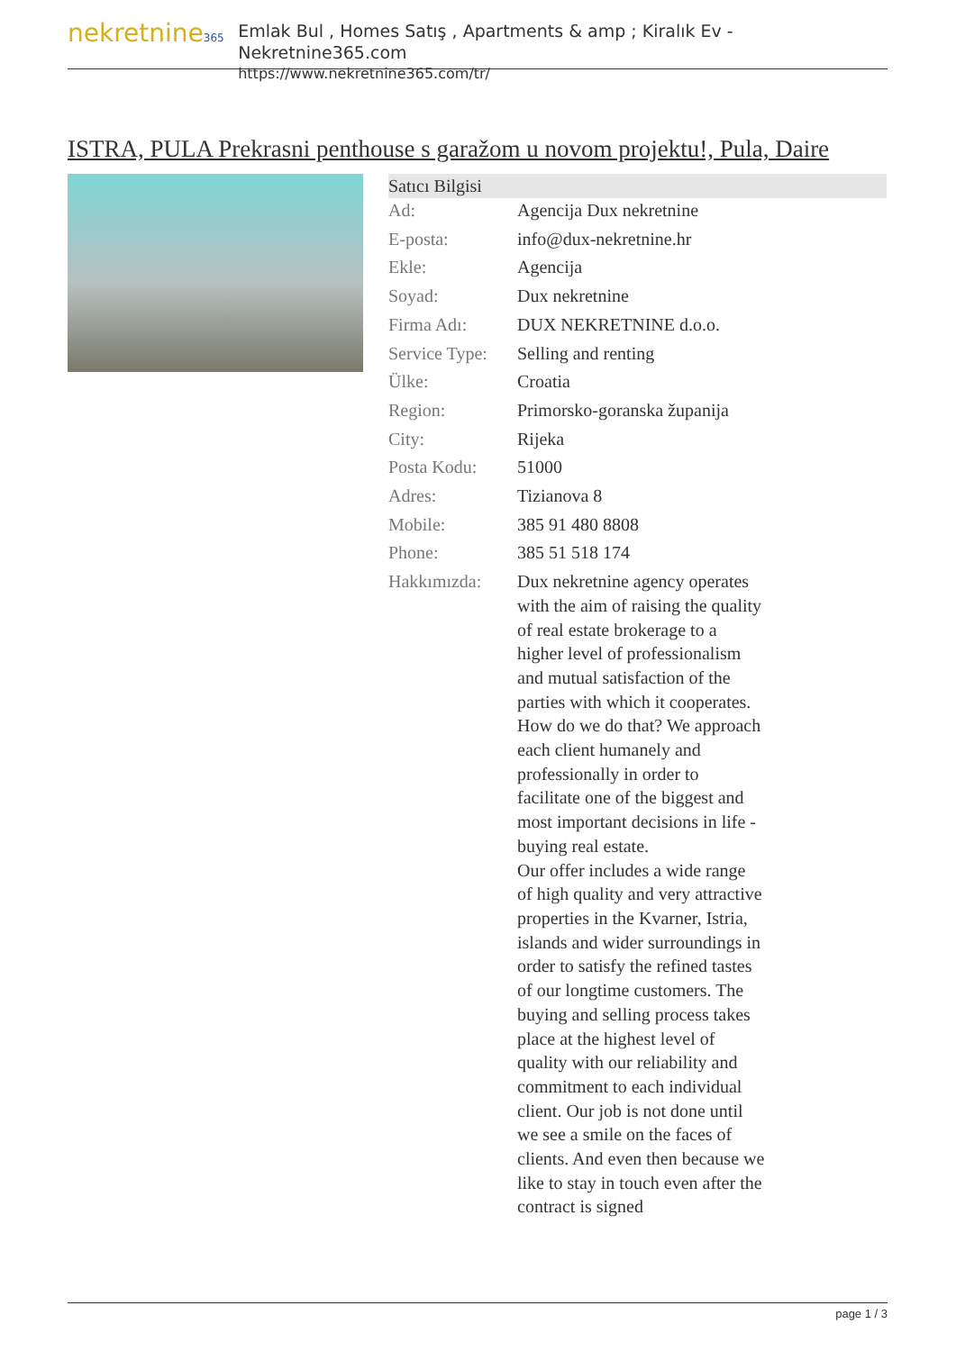nekretnine365
Emlak Bul , Homes Satış , Apartments & amp ; Kiralık Ev - Nekretnine365.com
https://www.nekretnine365.com/tr/
ISTRA, PULA Prekrasni penthouse s garažom u novom projektu!, Pula, Daire
| Satıcı Bilgisi | |
| --- | --- |
| Ad: | Agencija Dux nekretnine |
| E-posta: | info@dux-nekretnine.hr |
| Ekle: | Agencija |
| Soyad: | Dux nekretnine |
| Firma Adı: | DUX NEKRETNINE d.o.o. |
| Service Type: | Selling and renting |
| Ülke: | Croatia |
| Region: | Primorsko-goranska županija |
| City: | Rijeka |
| Posta Kodu: | 51000 |
| Adres: | Tizianova 8 |
| Mobile: | 385 91 480 8808 |
| Phone: | 385 51 518 174 |
| Hakkımızda: | Dux nekretnine agency operates with the aim of raising the quality of real estate brokerage to a higher level of professionalism and mutual satisfaction of the parties with which it cooperates. How do we do that? We approach each client humanely and professionally in order to facilitate one of the biggest and most important decisions in life - buying real estate. Our offer includes a wide range of high quality and very attractive properties in the Kvarner, Istria, islands and wider surroundings in order to satisfy the refined tastes of our longtime customers. The buying and selling process takes place at the highest level of quality with our reliability and commitment to each individual client. Our job is not done until we see a smile on the faces of clients. And even then because we like to stay in touch even after the contract is signed |
page 1 / 3